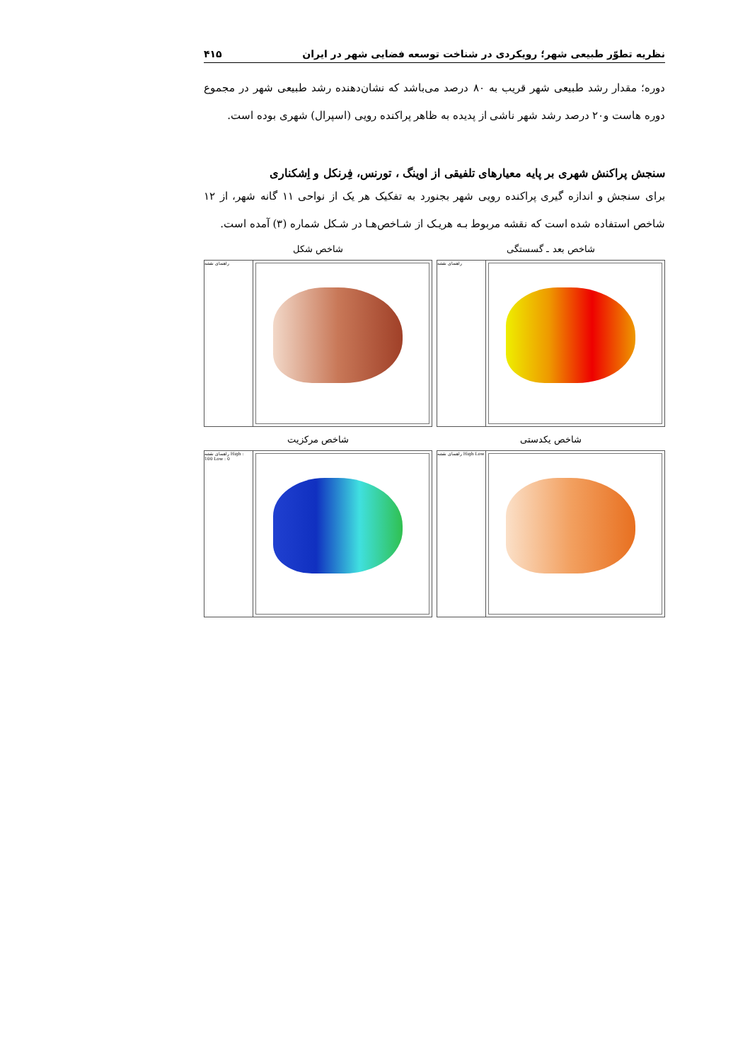نظریه تطوّر طبیعی شهر؛ رویکردی در شناخت توسعه فضایی شهر در ایران ۴۱۵
دوره؛ مقدار رشد طبیعی شهر قریب به ۸۰ درصد می‌باشد که نشان‌دهنده رشد طبیعی شهر در مجموع دوره هاست و۲۰ درصد رشد شهر ناشی از پدیده به ظاهر پراکنده رویی (اسپرال) شهری بوده است.
سنجش پراکنش شهری بر پایه معیارهای تلفیقی از اوینگ ، تورنس، فِرنکل و اِشکناری
برای سنجش و اندازه گیری پراکنده رویی شهر بجنورد به تفکیک هر یک از نواحی ۱۱ گانه شهر، از ۱۲ شاخص استفاده شده است که نقشه مربوط بـه هریـک از شـاخص‌هـا در شـکل شماره (۳) آمده است.
شاخص بعد ـ گسستگی
راهنمای نقشه
شاخص شکل
راهنمای نقشه
شاخص یکدستی
راهنمای نقشه High Low
شاخص مرکزیت
راهنمای نقشه High : 100 Low : 0